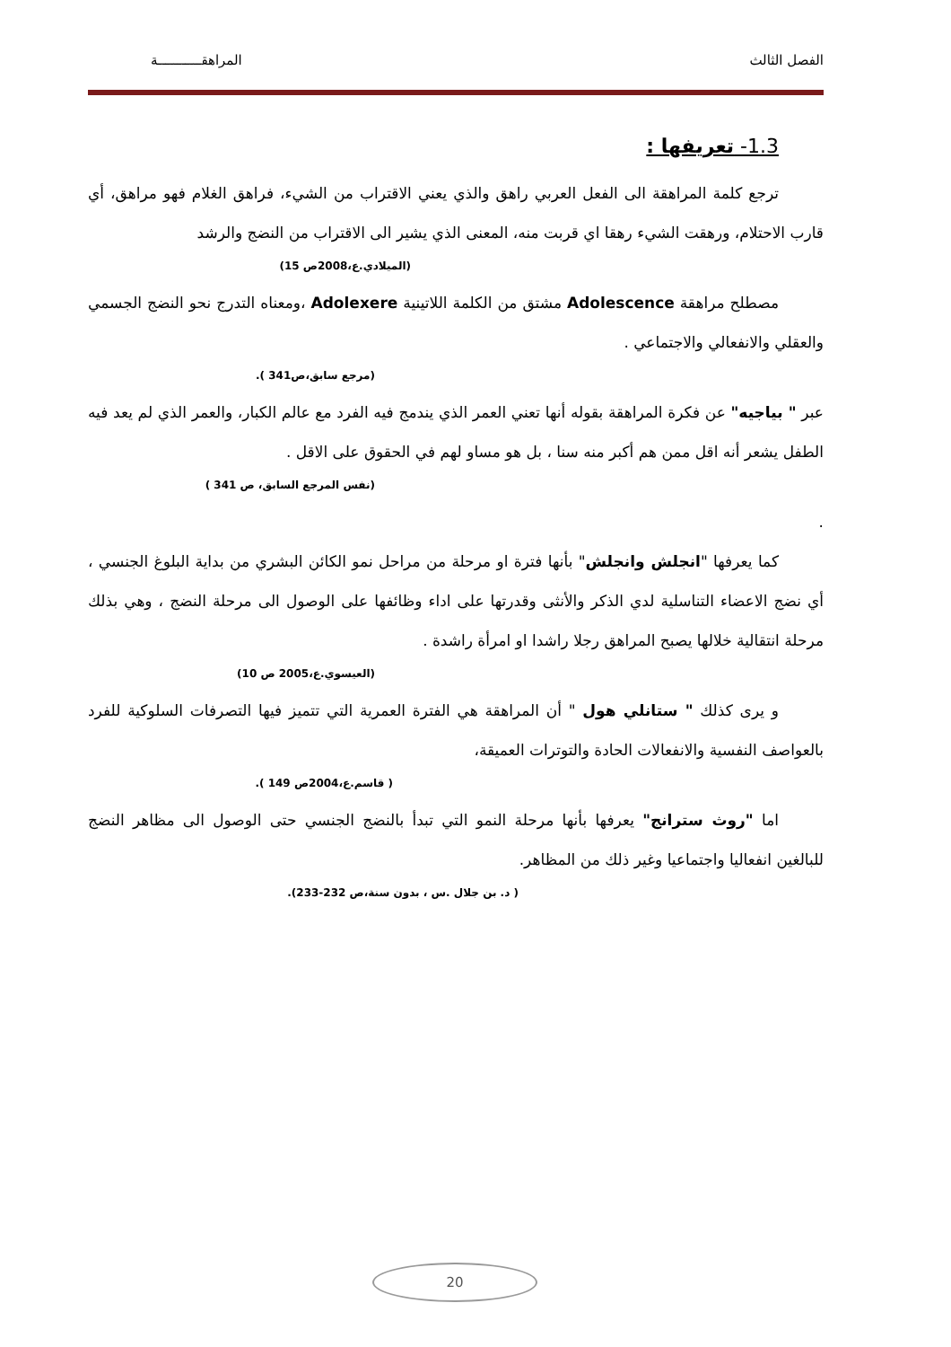الفصل الثالث المراهقـــــــــــة
1.3- تعريفها :
ترجع كلمة المراهقة الى الفعل العربي راهق والذي يعني الاقتراب من الشيء، فراهق الغلام فهو مراهق، أي قارب الاحتلام، ورهقت الشيء رهقا اي قربت منه، المعنى الذي يشير الى الاقتراب من النضج والرشد
(الميلادي.ع،2008ص 15)
مصطلح مراهقة Adolescence مشتق من الكلمة اللاتينية Adolexere ،ومعناه التدرج نحو النضج الجسمي والعقلي والانفعالي والاجتماعي .
(مرجع سابق،ص341 ).
عبر " بياجيه" عن فكرة المراهقة بقوله أنها تعني العمر الذي يندمج فيه الفرد مع عالم الكبار، والعمر الذي لم يعد فيه الطفل يشعر أنه اقل ممن هم أكبر منه سنا ، بل هو مساو لهم في الحقوق على الاقل .
(نفس المرجع السابق، ص 341 )
.
كما يعرفها "انجلش وانجلش" بأنها فترة او مرحلة من مراحل نمو الكائن البشري من بداية البلوغ الجنسي ، أي نضج الاعضاء التناسلية لدي الذكر والأنثى وقدرتها على اداء وظائفها على الوصول الى مرحلة النضج ، وهي بذلك مرحلة انتقالية خلالها يصبح المراهق رجلا راشدا او امرأة راشدة .
(العيسوي.ع،2005 ص 10)
و يرى كذلك " ستانلي هول " أن المراهقة هي الفترة العمرية التي تتميز فيها التصرفات السلوكية للفرد بالعواصف النفسية والانفعالات الحادة والتوترات العميقة،
( قاسم.ع،2004ص 149 ).
اما "روث سترانج" يعرفها بأنها مرحلة النمو التي تبدأ بالنضج الجنسي حتى الوصول الى مظاهر النضج للبالغين انفعاليا واجتماعيا وغير ذلك من المظاهر.
( د. بن جلال .س ، بدون سنة،ص 232-233).
20